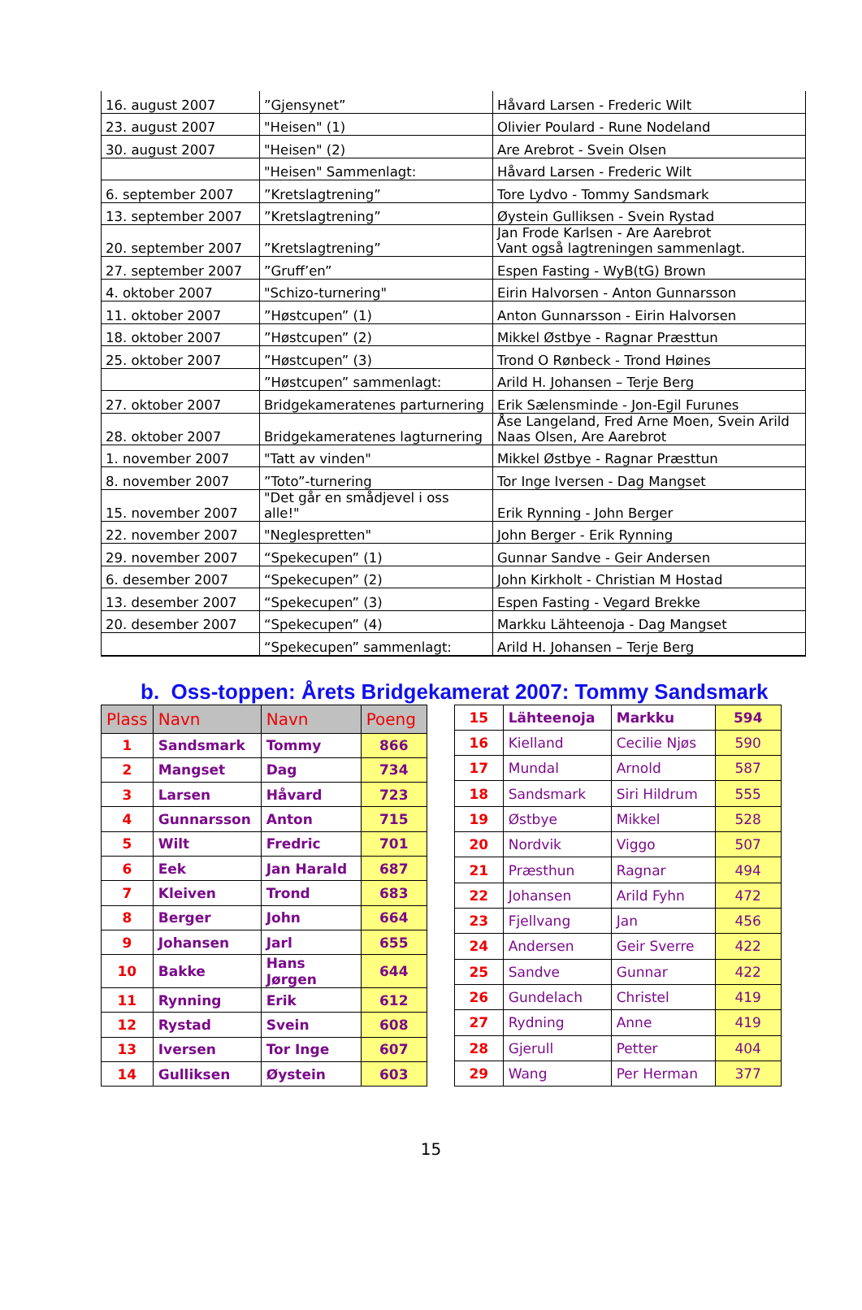| 16. august 2007 | ”Gjensynet” | Håvard Larsen - Frederic Wilt |
| 23. august 2007 | "Heisen" (1) | Olivier Poulard - Rune Nodeland |
| 30. august 2007 | "Heisen" (2) | Are Arebrot - Svein Olsen |
| | "Heisen" Sammenlagt: | Håvard Larsen - Frederic Wilt |
| 6. september 2007 | ”Kretslagtrening” | Tore Lydvo - Tommy Sandsmark |
| 13. september 2007 | ”Kretslagtrening” | Øystein Gulliksen - Svein Rystad |
| 20. september 2007 | ”Kretslagtrening” | Jan Frode Karlsen - Are Aarebrot Vant også lagtreningen sammenlagt. |
| 27. september 2007 | ”Gruff’en” | Espen Fasting - WyB(tG) Brown |
| 4. oktober 2007 | "Schizo-turnering" | Eirin Halvorsen - Anton Gunnarsson |
| 11. oktober 2007 | ”Høstcupen” (1) | Anton Gunnarsson - Eirin Halvorsen |
| 18. oktober 2007 | ”Høstcupen” (2) | Mikkel Østbye - Ragnar Præsttun |
| 25. oktober 2007 | ”Høstcupen” (3) | Trond O Rønbeck - Trond Høines |
| | ”Høstcupen” sammenlagt: | Arild H. Johansen – Terje Berg |
| 27. oktober 2007 | Bridgekameratenes parturnering | Erik Sælensminde - Jon-Egil Furunes |
| 28. oktober 2007 | Bridgekameratenes lagturnering | Åse Langeland, Fred Arne Moen, Svein Arild Naas Olsen, Are Aarebrot |
| 1. november 2007 | "Tatt av vinden" | Mikkel Østbye - Ragnar Præsttun |
| 8. november 2007 | ”Toto”-turnering | Tor Inge Iversen - Dag Mangset |
| 15. november 2007 | "Det går en smådjevel i oss alle!" | Erik Rynning - John Berger |
| 22. november 2007 | "Neglespretten" | John Berger - Erik Rynning |
| 29. november 2007 | “Spekecupen” (1) | Gunnar Sandve - Geir Andersen |
| 6. desember 2007 | “Spekecupen” (2) | John Kirkholt - Christian M Hostad |
| 13. desember 2007 | “Spekecupen” (3) | Espen Fasting - Vegard Brekke |
| 20. desember 2007 | “Spekecupen” (4) | Markku Lähteenoja - Dag Mangset |
| | “Spekecupen” sammenlagt: | Arild H. Johansen – Terje Berg |
b. Oss-toppen: Årets Bridgekamerat 2007: Tommy Sandsmark
| Plass | Navn | Navn | Poeng |
| --- | --- | --- | --- |
| 1 | Sandsmark | Tommy | 866 |
| 2 | Mangset | Dag | 734 |
| 3 | Larsen | Håvard | 723 |
| 4 | Gunnarsson | Anton | 715 |
| 5 | Wilt | Fredric | 701 |
| 6 | Eek | Jan Harald | 687 |
| 7 | Kleiven | Trond | 683 |
| 8 | Berger | John | 664 |
| 9 | Johansen | Jarl | 655 |
| 10 | Bakke | Hans Jørgen | 644 |
| 11 | Rynning | Erik | 612 |
| 12 | Rystad | Svein | 608 |
| 13 | Iversen | Tor Inge | 607 |
| 14 | Gulliksen | Øystein | 603 |
| 15 | Lähteenoja | Markku | 594 |
| 16 | Kielland | Cecilie Njøs | 590 |
| 17 | Mundal | Arnold | 587 |
| 18 | Sandsmark | Siri Hildrum | 555 |
| 19 | Østbye | Mikkel | 528 |
| 20 | Nordvik | Viggo | 507 |
| 21 | Præsthun | Ragnar | 494 |
| 22 | Johansen | Arild Fyhn | 472 |
| 23 | Fjellvang | Jan | 456 |
| 24 | Andersen | Geir Sverre | 422 |
| 25 | Sandve | Gunnar | 422 |
| 26 | Gundelach | Christel | 419 |
| 27 | Rydning | Anne | 419 |
| 28 | Gjerull | Petter | 404 |
| 29 | Wang | Per Herman | 377 |
15